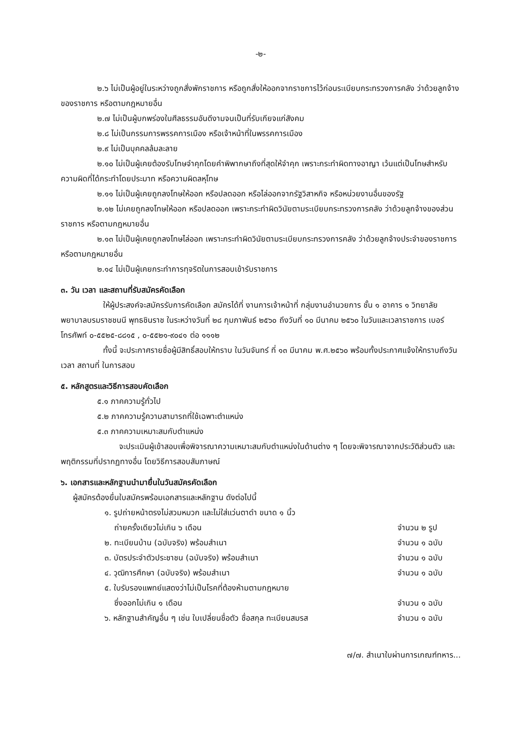-๒-
๒.๖ ไม่เป็นผู้อยู่ในระหว่างถูกสั่งพักราชการ หรือถูกสั่งให้ออกจากราชการไว้ก่อนระเบียบกระทรวงการคลัง ว่าด้วยลูกจ้างของราชการ หรือตามกฎหมายอื่น
๒.๗ ไม่เป็นผู้บกพร่องในศีลธรรมอันดีงามจนเป็นที่รับเกียจแก่สังคม
๒.๘ ไม่เป็นกรรมการพรรคการเมือง หรือเจ้าหน้าที่ในพรรคการเมือง
๒.๙ ไม่เป็นบุคคลล้มละลาย
๒.๑๐ ไม่เป็นผู้เคยต้องรับโทษจำคุกโดยคำพิพากษาถึงที่สุดให้จำคุก เพราะกระทำผิดทางอาญา เว้นแต่เป็นโทษสำหรับความผิดที่ได้กระทำโดยประมาท หรือความผิดลหุโทษ
๒.๑๑ ไม่เป็นผู้เคยถูกลงโทษให้ออก หรือปลดออก หรือไล่ออกจากรัฐวิสาหกิจ หรือหน่วยงานอื่นของรัฐ
๒.๑๒ ไม่เคยถูกลงโทษให้ออก หรือปลดออก เพราะกระทำผิดวินัยตามระเบียบกระทรวงการคลัง ว่าด้วยลูกจ้างของส่วนราชการ หรือตามกฎหมายอื่น
๒.๑๓ ไม่เป็นผู้เคยถูกลงโทษไล่ออก เพราะกระทำผิดวินัยตามระเบียบกระทรวงการคลัง ว่าด้วยลูกจ้างประจำของราชการ หรือตามกฎหมายอื่น
๒.๑๔ ไม่เป็นผู้เคยกระทำการทุจริตในการสอบเข้ารับราชการ
๓. วัน เวลา และสถานที่รับสมัครคัดเลือก
ให้ผู้ประสงค์จะสมัครรับการคัดเลือก สมัครได้ที่ งานการเจ้าหน้าที่ กลุ่มงานอำนวยการ ชั้น ๑ อาคาร ๑ วิทยาลัยพยาบาลบรมราชชนนี พุทธชินราช ในระหว่างวันที่ ๒๘ กุมภาพันธ์ ๒๕๖๐ ถึงวันที่ ๑๐ มีนาคม ๒๕๖๐ ในวันและเวลาราชการ เบอร์โทรศัพท์ ๐-๕๕๒๕-๘๘๑๕ , ๐-๕๕๒๑-๙๐๔๑ ต่อ ๑๑๑๒
ทั้งนี้ จะประกาศรายชื่อผู้มีสิทธิ์สอบให้ทราบ ในวันจันทร์ ที่ ๑๓ มีนาคม พ.ศ.๒๕๖๐ พร้อมทั้งประกาศแจ้งให้ทราบถึงวัน เวลา สถานที่ ในการสอบ
๕. หลักสูตรและวิธีการสอบคัดเลือก
๕.๑ ภาคความรู้ทั่วไป
๕.๒ ภาคความรู้ความสามารถที่ใช้เฉพาะตำแหน่ง
๕.๓ ภาคความเหมาะสมกับตำแหน่ง
จะประเมินผู้เข้าสอบเพื่อพิจารณาความเหมาะสมกับตำแหน่งในด้านต่าง ๆ โดยจะพิจารณาจากประวัติส่วนตัว และพฤติกรรมที่ปรากฏทางอื่น โดยวิธีการสอบสัมภาษณ์
๖. เอกสารและหลักฐานนำมายื่นในวันสมัครคัดเลือก
ผู้สมัครต้องยื่นใบสมัครพร้อมเอกสารและหลักฐาน ดังต่อไปนี้
๑. รูปถ่ายหน้าตรงไม่สวมหมวก และไม่ใส่แว่นตาดำ ขนาด ๑ นิ้ว
ถ่ายครั้งเดียวไม่เกิน ๖ เดือน
จำนวน ๒ รูป
๒. ทะเบียนบ้าน (ฉบับจริง) พร้อมสำเนา จำนวน ๑ ฉบับ
๓. บัตรประจำตัวประชาชน (ฉบับจริง) พร้อมสำเนา จำนวน ๑ ฉบับ
๔. วุฒิการศึกษา (ฉบับจริง) พร้อมสำเนา จำนวน ๑ ฉบับ
๕. ใบรับรองแพทย์แสดงว่าไม่เป็นโรคที่ต้องห้ามตามกฎหมาย
ซึ่งออกไม่เกิน ๑ เดือน
จำนวน ๑ ฉบับ
๖. หลักฐานสำคัญอื่น ๆ เช่น ใบเปลี่ยนชื่อตัว ชื่อสกุล ทะเบียนสมรส จำนวน ๑ ฉบับ
๗/๗. สำเนาใบผ่านการเกณฑ์ทหาร...